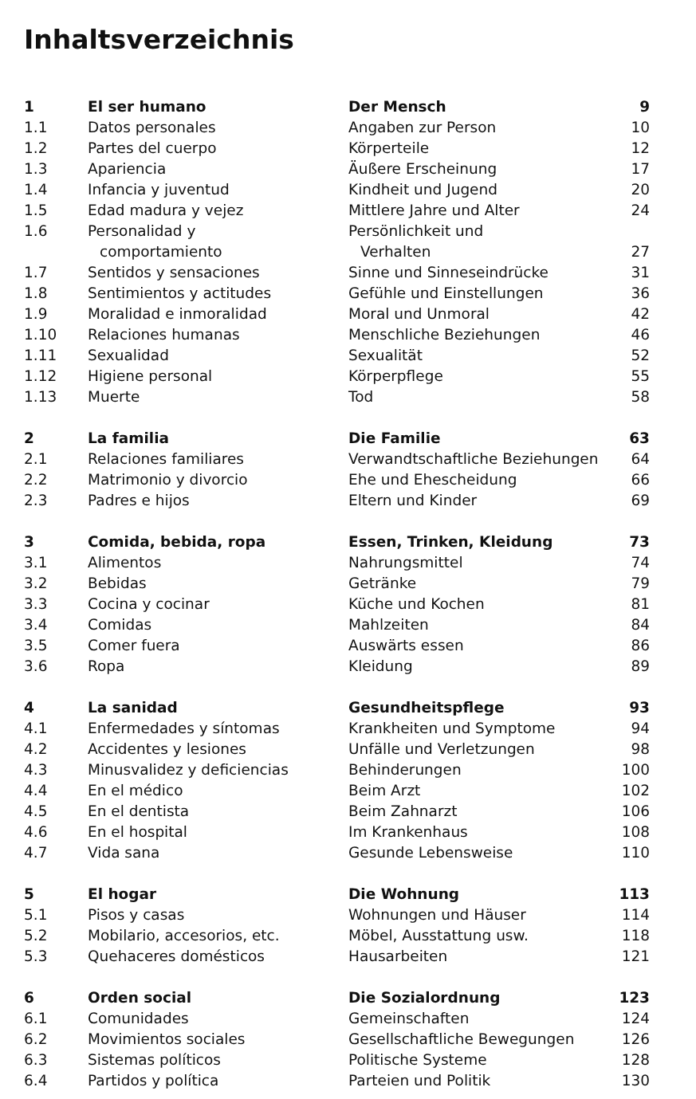Inhaltsverzeichnis
| 1 | El ser humano | Der Mensch | 9 |
| 1.1 | Datos personales | Angaben zur Person | 10 |
| 1.2 | Partes del cuerpo | Körperteile | 12 |
| 1.3 | Apariencia | Äußere Erscheinung | 17 |
| 1.4 | Infancia y juventud | Kindheit und Jugend | 20 |
| 1.5 | Edad madura y vejez | Mittlere Jahre und Alter | 24 |
| 1.6 | Personalidad y comportamiento | Persönlichkeit und Verhalten | 27 |
| 1.7 | Sentidos y sensaciones | Sinne und Sinneseindrücke | 31 |
| 1.8 | Sentimientos y actitudes | Gefühle und Einstellungen | 36 |
| 1.9 | Moralidad e inmoralidad | Moral und Unmoral | 42 |
| 1.10 | Relaciones humanas | Menschliche Beziehungen | 46 |
| 1.11 | Sexualidad | Sexualität | 52 |
| 1.12 | Higiene personal | Körperpflege | 55 |
| 1.13 | Muerte | Tod | 58 |
| 2 | La familia | Die Familie | 63 |
| 2.1 | Relaciones familiares | Verwandtschaftliche Beziehungen | 64 |
| 2.2 | Matrimonio y divorcio | Ehe und Ehescheidung | 66 |
| 2.3 | Padres e hijos | Eltern und Kinder | 69 |
| 3 | Comida, bebida, ropa | Essen, Trinken, Kleidung | 73 |
| 3.1 | Alimentos | Nahrungsmittel | 74 |
| 3.2 | Bebidas | Getränke | 79 |
| 3.3 | Cocina y cocinar | Küche und Kochen | 81 |
| 3.4 | Comidas | Mahlzeiten | 84 |
| 3.5 | Comer fuera | Auswärts essen | 86 |
| 3.6 | Ropa | Kleidung | 89 |
| 4 | La sanidad | Gesundheitspflege | 93 |
| 4.1 | Enfermedades y síntomas | Krankheiten und Symptome | 94 |
| 4.2 | Accidentes y lesiones | Unfälle und Verletzungen | 98 |
| 4.3 | Minusvalidez y deficiencias | Behinderungen | 100 |
| 4.4 | En el médico | Beim Arzt | 102 |
| 4.5 | En el dentista | Beim Zahnarzt | 106 |
| 4.6 | En el hospital | Im Krankenhaus | 108 |
| 4.7 | Vida sana | Gesunde Lebensweise | 110 |
| 5 | El hogar | Die Wohnung | 113 |
| 5.1 | Pisos y casas | Wohnungen und Häuser | 114 |
| 5.2 | Mobilario, accesorios, etc. | Möbel, Ausstattung usw. | 118 |
| 5.3 | Quehaceres domésticos | Hausarbeiten | 121 |
| 6 | Orden social | Die Sozialordnung | 123 |
| 6.1 | Comunidades | Gemeinschaften | 124 |
| 6.2 | Movimientos sociales | Gesellschaftliche Bewegungen | 126 |
| 6.3 | Sistemas políticos | Politische Systeme | 128 |
| 6.4 | Partidos y política | Parteien und Politik | 130 |